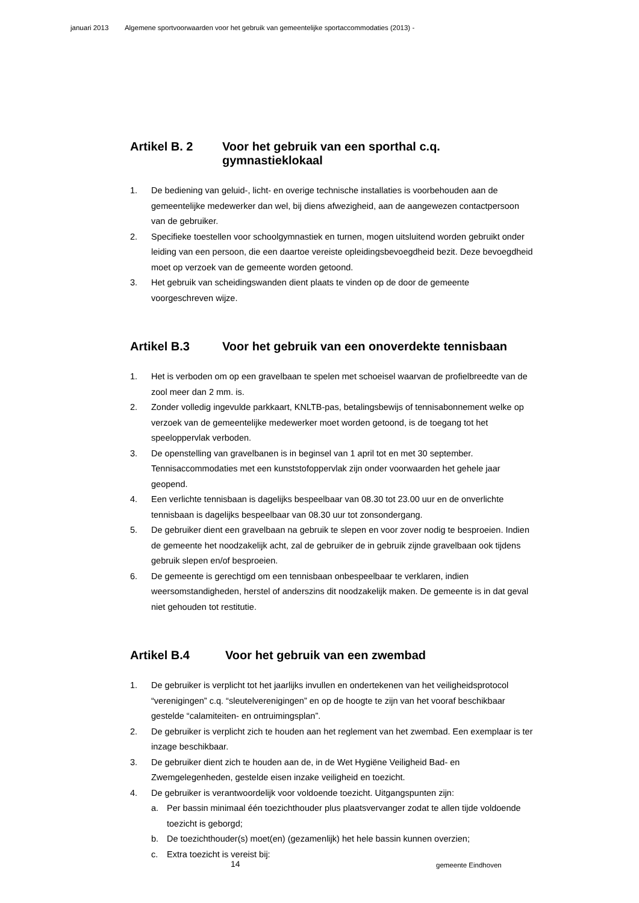januari 2013 Algemene sportvoorwaarden voor het gebruik van gemeentelijke sportaccommodaties (2013) -
Artikel B. 2 Voor het gebruik van een sporthal c.q. gymnastieklokaal
1. De bediening van geluid-, licht- en overige technische installaties is voorbehouden aan de gemeentelijke medewerker dan wel, bij diens afwezigheid, aan de aangewezen contactpersoon van de gebruiker.
2. Specifieke toestellen voor schoolgymnastiek en turnen, mogen uitsluitend worden gebruikt onder leiding van een persoon, die een daartoe vereiste opleidingsbevoegdheid bezit. Deze bevoegdheid moet op verzoek van de gemeente worden getoond.
3. Het gebruik van scheidingswanden dient plaats te vinden op de door de gemeente voorgeschreven wijze.
Artikel B.3 Voor het gebruik van een onoverdekte tennisbaan
1. Het is verboden om op een gravelbaan te spelen met schoeisel waarvan de profielbreedte van de zool meer dan 2 mm. is.
2. Zonder volledig ingevulde parkkaart, KNLTB-pas, betalingsbewijs of tennisabonnement welke op verzoek van de gemeentelijke medewerker moet worden getoond, is de toegang tot het speeloppervlak verboden.
3. De openstelling van gravelbanen is in beginsel van 1 april tot en met 30 september. Tennisaccommodaties met een kunststofoppervlak zijn onder voorwaarden het gehele jaar geopend.
4. Een verlichte tennisbaan is dagelijks bespeelbaar van 08.30 tot 23.00 uur en de onverlichte tennisbaan is dagelijks bespeelbaar van 08.30 uur tot zonsondergang.
5. De gebruiker dient een gravelbaan na gebruik te slepen en voor zover nodig te besproeien. Indien de gemeente het noodzakelijk acht, zal de gebruiker de in gebruik zijnde gravelbaan ook tijdens gebruik slepen en/of besproeien.
6. De gemeente is gerechtigd om een tennisbaan onbespeelbaar te verklaren, indien weersomstandigheden, herstel of anderszins dit noodzakelijk maken. De gemeente is in dat geval niet gehouden tot restitutie.
Artikel B.4 Voor het gebruik van een zwembad
1. De gebruiker is verplicht tot het jaarlijks invullen en ondertekenen van het veiligheidsprotocol “verenigingen” c.q. “sleutelverenigingen” en op de hoogte te zijn van het vooraf beschikbaar gestelde “calamiteiten- en ontruimingsplan”.
2. De gebruiker is verplicht zich te houden aan het reglement van het zwembad. Een exemplaar is ter inzage beschikbaar.
3. De gebruiker dient zich te houden aan de, in de Wet Hygiëne Veiligheid Bad- en Zwemgelegenheden, gestelde eisen inzake veiligheid en toezicht.
4. De gebruiker is verantwoordelijk voor voldoende toezicht. Uitgangspunten zijn:
a. Per bassin minimaal één toezichthouder plus plaatsvervanger zodat te allen tijde voldoende toezicht is geborgd;
b. De toezichthouder(s) moet(en) (gezamenlijk) het hele bassin kunnen overzien;
c. Extra toezicht is vereist bij:
14 gemeente Eindhoven